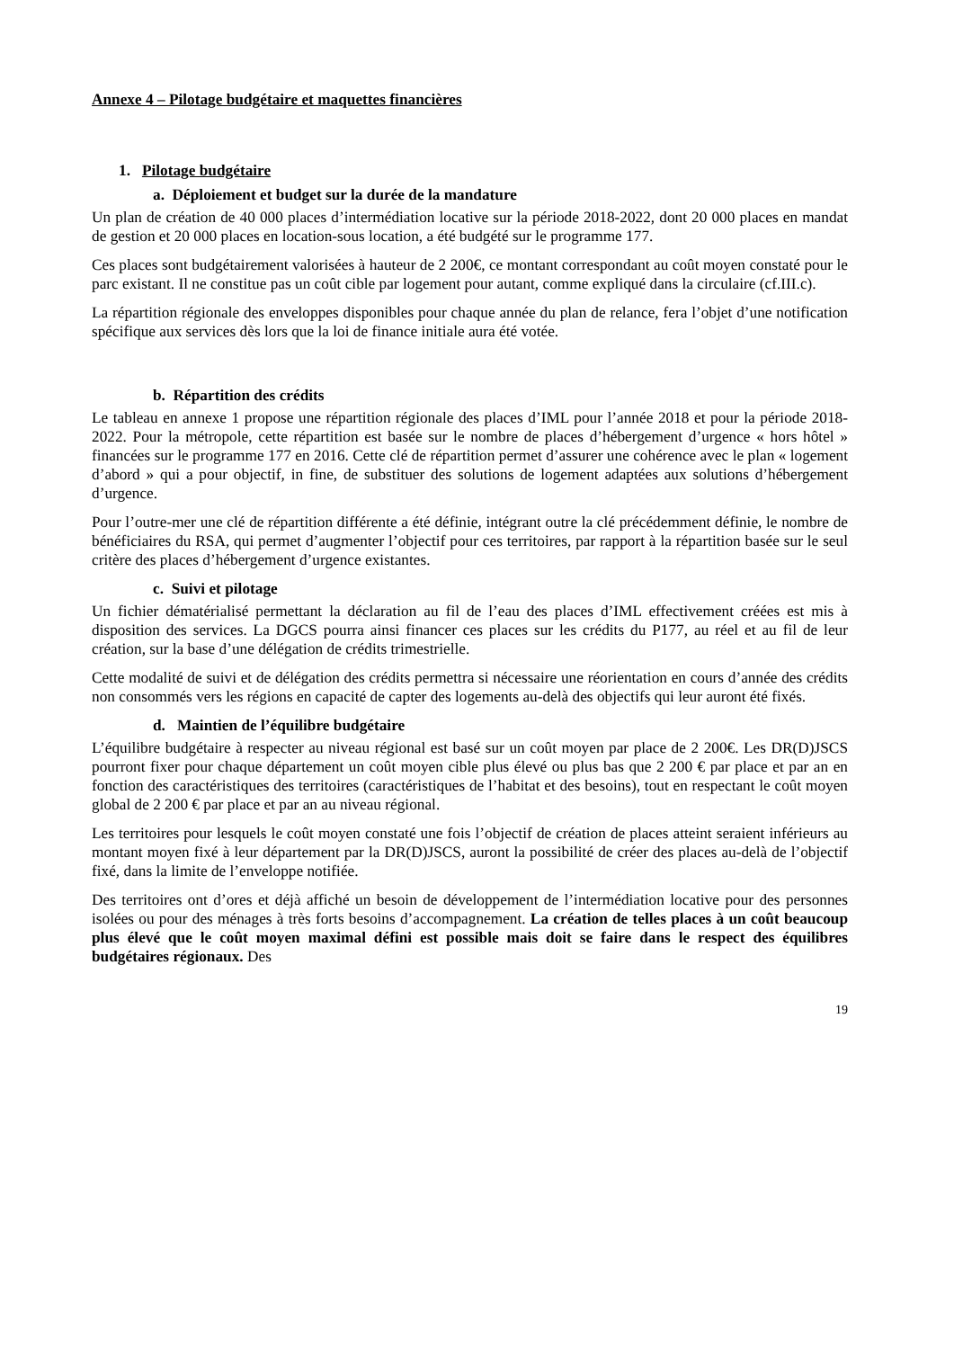Annexe 4 – Pilotage budgétaire et maquettes financières
1. Pilotage budgétaire
a. Déploiement et budget sur la durée de la mandature
Un plan de création de 40 000 places d’intermédiation locative sur la période 2018-2022, dont 20 000 places en mandat de gestion et 20 000 places en location-sous location, a été budgété sur le programme 177.
Ces places sont budgétairement valorisées à hauteur de 2 200€, ce montant correspondant au coût moyen constaté pour le parc existant. Il ne constitue pas un coût cible par logement pour autant, comme expliqué dans la circulaire (cf.III.c).
La répartition régionale des enveloppes disponibles pour chaque année du plan de relance, fera l’objet d’une notification spécifique aux services dès lors que la loi de finance initiale aura été votée.
b. Répartition des crédits
Le tableau en annexe 1 propose une répartition régionale des places d’IML pour l’année 2018 et pour la période 2018-2022. Pour la métropole, cette répartition est basée sur le nombre de places d’hébergement d’urgence « hors hôtel » financées sur le programme 177 en 2016. Cette clé de répartition permet d’assurer une cohérence avec le plan « logement d’abord » qui a pour objectif, in fine, de substituer des solutions de logement adaptées aux solutions d’hébergement d’urgence.
Pour l’outre-mer une clé de répartition différente a été définie, intégrant outre la clé précédemment définie, le nombre de bénéficiaires du RSA, qui permet d’augmenter l’objectif pour ces territoires, par rapport à la répartition basée sur le seul critère des places d’hébergement d’urgence existantes.
c. Suivi et pilotage
Un fichier dématérialisé permettant la déclaration au fil de l’eau des places d’IML effectivement créées est mis à disposition des services. La DGCS pourra ainsi financer ces places sur les crédits du P177, au réel et au fil de leur création, sur la base d’une délégation de crédits trimestrielle.
Cette modalité de suivi et de délégation des crédits permettra si nécessaire une réorientation en cours d’année des crédits non consommés vers les régions en capacité de capter des logements au-delà des objectifs qui leur auront été fixés.
d. Maintien de l’équilibre budgétaire
L’équilibre budgétaire à respecter au niveau régional est basé sur un coût moyen par place de 2 200€. Les DR(D)JSCS pourront fixer pour chaque département un coût moyen cible plus élevé ou plus bas que 2 200 € par place et par an en fonction des caractéristiques des territoires (caractéristiques de l’habitat et des besoins), tout en respectant le coût moyen global de 2 200 € par place et par an au niveau régional.
Les territoires pour lesquels le coût moyen constaté une fois l’objectif de création de places atteint seraient inférieurs au montant moyen fixé à leur département par la DR(D)JSCS, auront la possibilité de créer des places au-delà de l’objectif fixé, dans la limite de l’enveloppe notifiée.
Des territoires ont d’ores et déjà affiché un besoin de développement de l’intermédiation locative pour des personnes isolées ou pour des ménages à très forts besoins d’accompagnement. La création de telles places à un coût beaucoup plus élevé que le coût moyen maximal défini est possible mais doit se faire dans le respect des équilibres budgétaires régionaux. Des
19